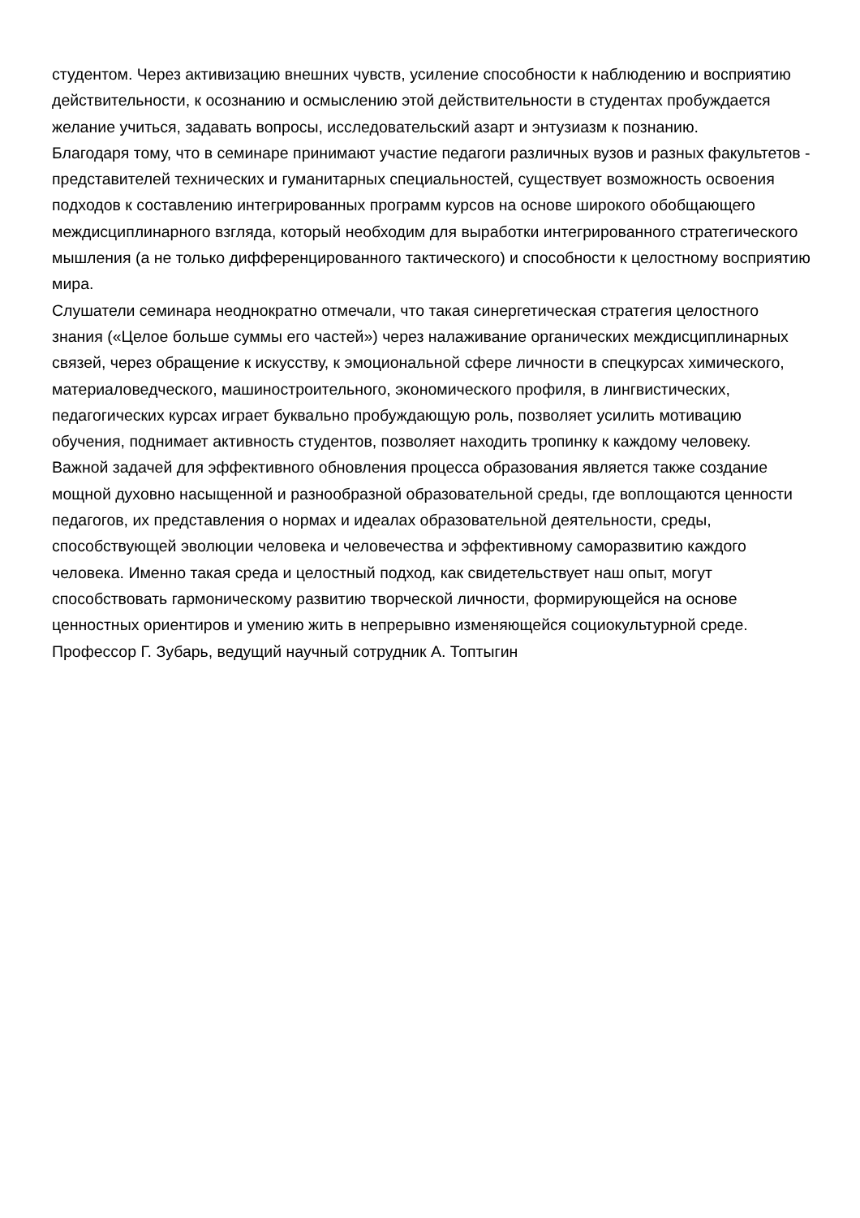студентом. Через активизацию внешних чувств, усиление способности к наблюдению и восприятию действительности, к осознанию и осмыслению этой действительности в студентах пробуждается желание учиться, задавать вопросы, исследовательский азарт и энтузиазм к познанию.
Благодаря тому, что в семинаре принимают участие педагоги различных вузов и разных факультетов - представителей технических и гуманитарных специальностей, существует возможность освоения подходов к составлению интегрированных программ курсов на основе широкого обобщающего междисциплинарного взгляда, который необходим для выработки интегрированного стратегического мышления (а не только дифференцированного тактического) и способности к целостному восприятию мира.
Слушатели семинара неоднократно отмечали, что такая синергетическая стратегия целостного знания («Целое больше суммы его частей») через налаживание органических междисциплинарных связей, через обращение к искусству, к эмоциональной сфере личности в спецкурсах химического, материаловедческого, машиностроительного, экономического профиля, в лингвистических, педагогических курсах играет буквально пробуждающую роль, позволяет усилить мотивацию обучения, поднимает активность студентов, позволяет находить тропинку к каждому человеку.
Важной задачей для эффективного обновления процесса образования является также создание мощной духовно насыщенной и разнообразной образовательной среды, где воплощаются ценности педагогов, их представления о нормах и идеалах образовательной деятельности, среды, способствующей эволюции человека и человечества и эффективному саморазвитию каждого человека. Именно такая среда и целостный подход, как свидетельствует наш опыт, могут способствовать гармоническому развитию творческой личности, формирующейся на основе ценностных ориентиров и умению жить в непрерывно изменяющейся социокультурной среде.
Профессор Г. Зубарь, ведущий научный сотрудник А. Топтыгин